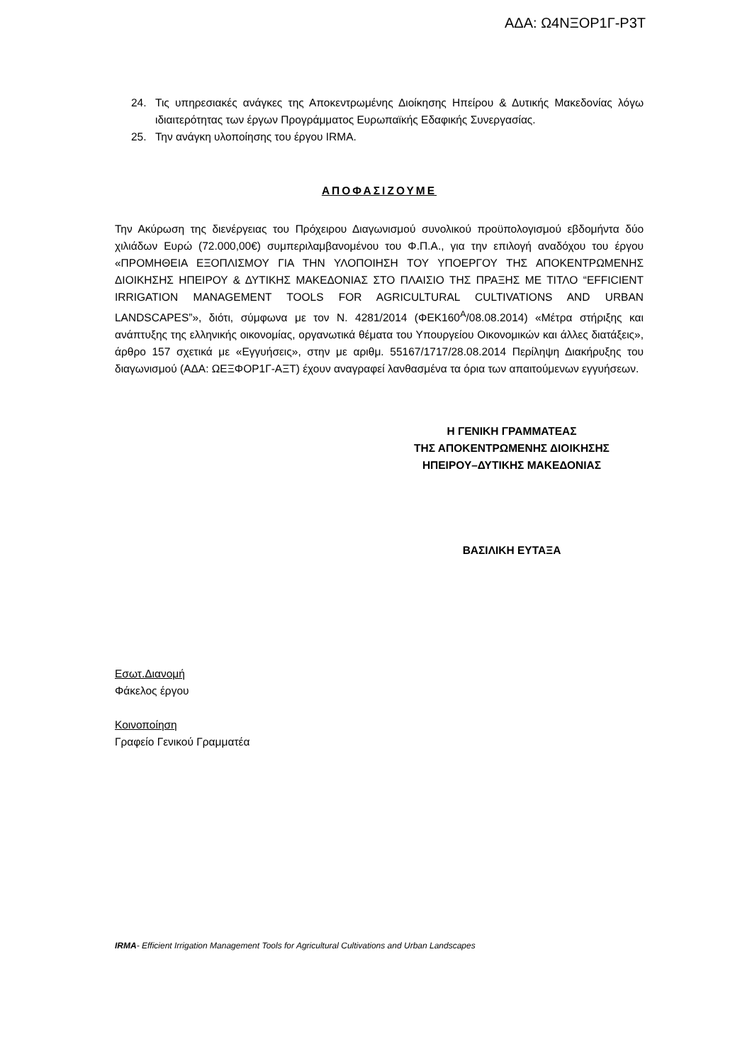ΑΔΑ: Ω4ΝΞΟΡ1Γ-Ρ3Τ
24. Τις υπηρεσιακές ανάγκες της Αποκεντρωμένης Διοίκησης Ηπείρου & Δυτικής Μακεδονίας λόγω ιδιαιτερότητας των έργων Προγράμματος Ευρωπαϊκής Εδαφικής Συνεργασίας.
25. Την ανάγκη υλοποίησης του έργου IRMA.
ΑΠΟΦΑΣΙΖΟΥΜΕ
Την Ακύρωση της διενέργειας του Πρόχειρου Διαγωνισμού συνολικού προϋπολογισμού εβδομήντα δύο χιλιάδων Ευρώ (72.000,00€) συμπεριλαμβανομένου του Φ.Π.Α., για την επιλογή αναδόχου του έργου «ΠΡΟΜΗΘΕΙΑ ΕΞΟΠΛΙΣΜΟΥ ΓΙΑ ΤΗΝ ΥΛΟΠΟΙΗΣΗ ΤΟΥ ΥΠΟΕΡΓΟΥ ΤΗΣ ΑΠΟΚΕΝΤΡΩΜΕΝΗΣ ΔΙΟΙΚΗΣΗΣ ΗΠΕΙΡΟΥ & ΔΥΤΙΚΗΣ ΜΑΚΕΔΟΝΙΑΣ ΣΤΟ ΠΛΑΙΣΙΟ ΤΗΣ ΠΡΑΞΗΣ ΜΕ ΤΙΤΛΟ “EFFICIENT IRRIGATION MANAGEMENT TOOLS FOR AGRICULTURAL CULTIVATIONS AND URBAN LANDSCAPES”», διότι, σύμφωνα με τον Ν. 4281/2014 (ΦΕΚ160<sup>Α</sup>/08.08.2014) «Μέτρα στήριξης και ανάπτυξης της ελληνικής οικονομίας, οργανωτικά θέματα του Υπουργείου Οικονομικών και άλλες διατάξεις», άρθρο 157 σχετικά με «Εγγυήσεις», στην με αριθμ. 55167/1717/28.08.2014 Περίληψη Διακήρυξης του διαγωνισμού (ΑΔΑ: ΩΕΞΦΟΡ1Γ-ΑΞΤ) έχουν αναγραφεί λανθασμένα τα όρια των απαιτούμενων εγγυήσεων.
Η ΓΕΝΙΚΗ ΓΡΑΜΜΑΤΕΑΣ
ΤΗΣ ΑΠΟΚΕΝΤΡΩΜΕΝΗΣ ΔΙΟΙΚΗΣΗΣ
ΗΠΕΙΡΟΥ–ΔΥΤΙΚΗΣ ΜΑΚΕΔΟΝΙΑΣ
ΒΑΣΙΛΙΚΗ ΕΥΤΑΞΑ
Εσωτ.Διανομή
Φάκελος έργου
Κοινοποίηση
Γραφείο Γενικού Γραμματέα
IRMA- Efficient Irrigation Management Tools for Agricultural Cultivations and Urban Landscapes